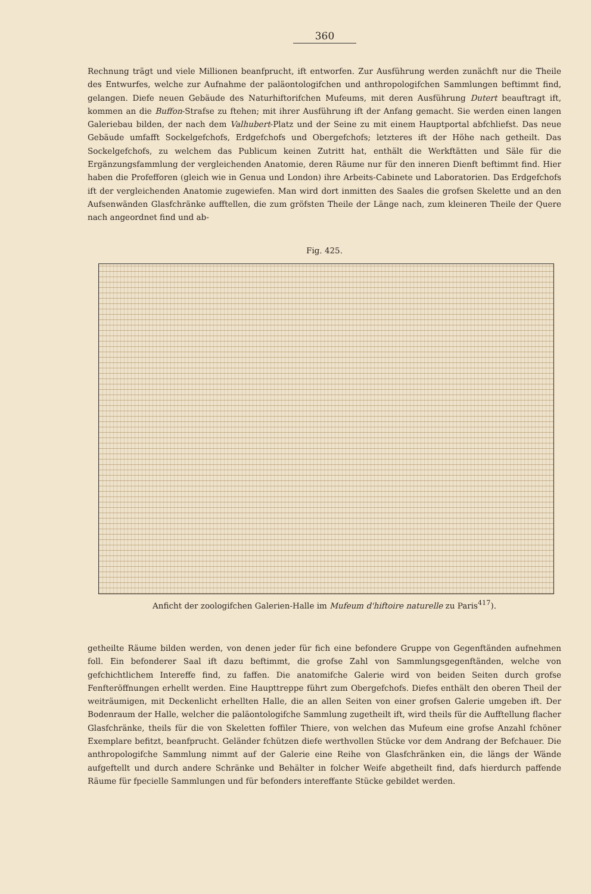360
Rechnung trägt und viele Millionen beanfprucht, ift entworfen. Zur Ausführung werden zunächft nur die Theile des Entwurfes, welche zur Aufnahme der paläontologifchen und anthropologifchen Sammlungen beftimmt find, gelangen. Diefe neuen Gebäude des Naturhiftorifchen Mufeums, mit deren Ausführung Dutert beauftragt ift, kommen an die Buffon-Strafse zu ftehen; mit ihrer Ausführung ift der Anfang gemacht. Sie werden einen langen Galeriebau bilden, der nach dem Valhubert-Platz und der Seine zu mit einem Hauptportal abfchliefst. Das neue Gebäude umfafft Sockelgefchofs, Erdgefchofs und Obergefchofs; letzteres ift der Höhe nach getheilt. Das Sockelgefchofs, zu welchem das Publicum keinen Zutritt hat, enthält die Werkftätten und Säle für die Ergänzungsfammlung der vergleichenden Anatomie, deren Räume nur für den inneren Dienft beftimmt find. Hier haben die Profefforen (gleich wie in Genua und London) ihre Arbeits-Cabinete und Laboratorien. Das Erdgefchofs ift der vergleichenden Anatomie zugewiefen. Man wird dort inmitten des Saales die grofsen Skelette und an den Aufsenwänden Glasfchränke aufftellen, die zum gröfsten Theile der Länge nach, zum kleineren Theile der Quere nach angeordnet find und ab-
Fig. 425.
Anficht der zoologifchen Galerien-Halle im Mufeum d'hiftoire naturelle zu Paris<sup>417</sup>).
getheilte Räume bilden werden, von denen jeder für fich eine befondere Gruppe von Gegenftänden aufnehmen foll. Ein befonderer Saal ift dazu beftimmt, die grofse Zahl von Sammlungsgegenftänden, welche von gefchichtlichem Intereffe find, zu faffen. Die anatomifche Galerie wird von beiden Seiten durch grofse Fenfteröffnungen erhellt werden. Eine Haupttreppe führt zum Obergefchofs. Diefes enthält den oberen Theil der weiträumigen, mit Deckenlicht erhellten Halle, die an allen Seiten von einer grofsen Galerie umgeben ift. Der Bodenraum der Halle, welcher die paläontologifche Sammlung zugetheilt ift, wird theils für die Aufftellung flacher Glasfchränke, theils für die von Skeletten foffiler Thiere, von welchen das Mufeum eine grofse Anzahl fchöner Exemplare befitzt, beanfprucht. Geländer fchützen diefe werthvollen Stücke vor dem Andrang der Befchauer. Die anthropologifche Sammlung nimmt auf der Galerie eine Reihe von Glasfchränken ein, die längs der Wände aufgeftellt und durch andere Schränke und Behälter in folcher Weife abgetheilt find, dafs hierdurch paffende Räume für fpecielle Sammlungen und für befonders intereffante Stücke gebildet werden.